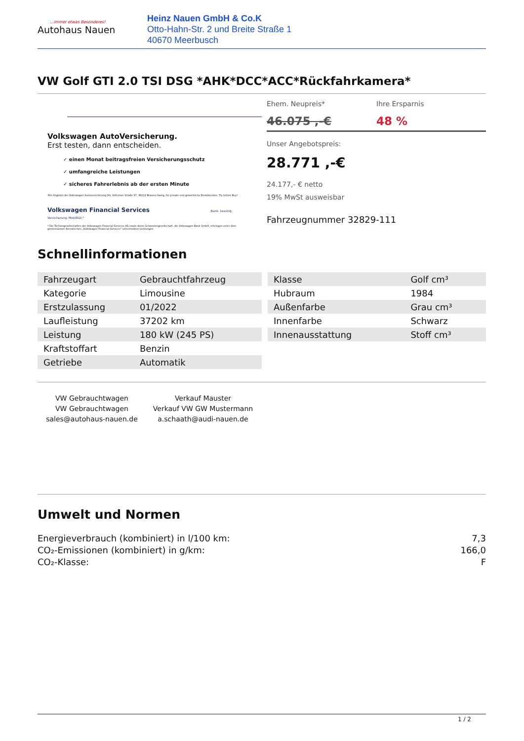...immer etwas Besonderes!
Autohaus Nauen
Heinz Nauen GmbH & Co.K
Otto-Hahn-Str. 2 und Breite Straße 1
40670 Meerbusch
VW Golf GTI 2.0 TSI DSG *AHK*DCC*ACC*Rückfahrkamera*
Volkswagen AutoVersicherung.
Erst testen, dann entscheiden.
✓ einen Monat beitragsfreien Versicherungsschutz
✓ umfangreiche Leistungen
✓ sicheres Fahrerlebnis ab der ersten Minute
¹Ein Angebot der Volkswagen Autoversicherung AG, Gifhorner Straße 57, 38112 Braunschweig, für private und gewerbliche Einzelkunden. Try before Buy¹
Volkswagen Financial Services Bank. Leasing. Versicherung. Mobilität.*
* Die Tochtergesellschaften der Volkswagen Financial Services AG sowie deren Schwestergesellschaft, die Volkswagen Bank GmbH, erbringen unter dem gemeinsamen Kennzeichen „Volkswagen Financial Services" verschiedene Leistungen.
Ehem. Neupreis*
46.075 ,-€
Ihre Ersparnis
48 %
Unser Angebotspreis:
28.771 ,-€
24.177,- € netto
19% MwSt ausweisbar
Fahrzeugnummer 32829-111
Schnellinformationen
| Fahrzeugart | Gebrauchtfahrzeug |
| Kategorie | Limousine |
| Erstzulassung | 01/2022 |
| Laufleistung | 37202 km |
| Leistung | 180 kW (245 PS) |
| Kraftstoffart | Benzin |
| Getriebe | Automatik |
| Klasse | Golf cm³ |
| Hubraum | 1984 |
| Außenfarbe | Grau cm³ |
| Innenfarbe | Schwarz |
| Innenausstattung | Stoff cm³ |
VW Gebrauchtwagen
VW Gebrauchtwagen
sales@autohaus-nauen.de
Verkauf Mauster
Verkauf VW GW Mustermann
a.schaath@audi-nauen.de
Umwelt und Normen
Energieverbrauch (kombiniert) in l/100 km: 7,3
CO₂-Emissionen (kombiniert) in g/km: 166,0
CO₂-Klasse: F
1 / 2